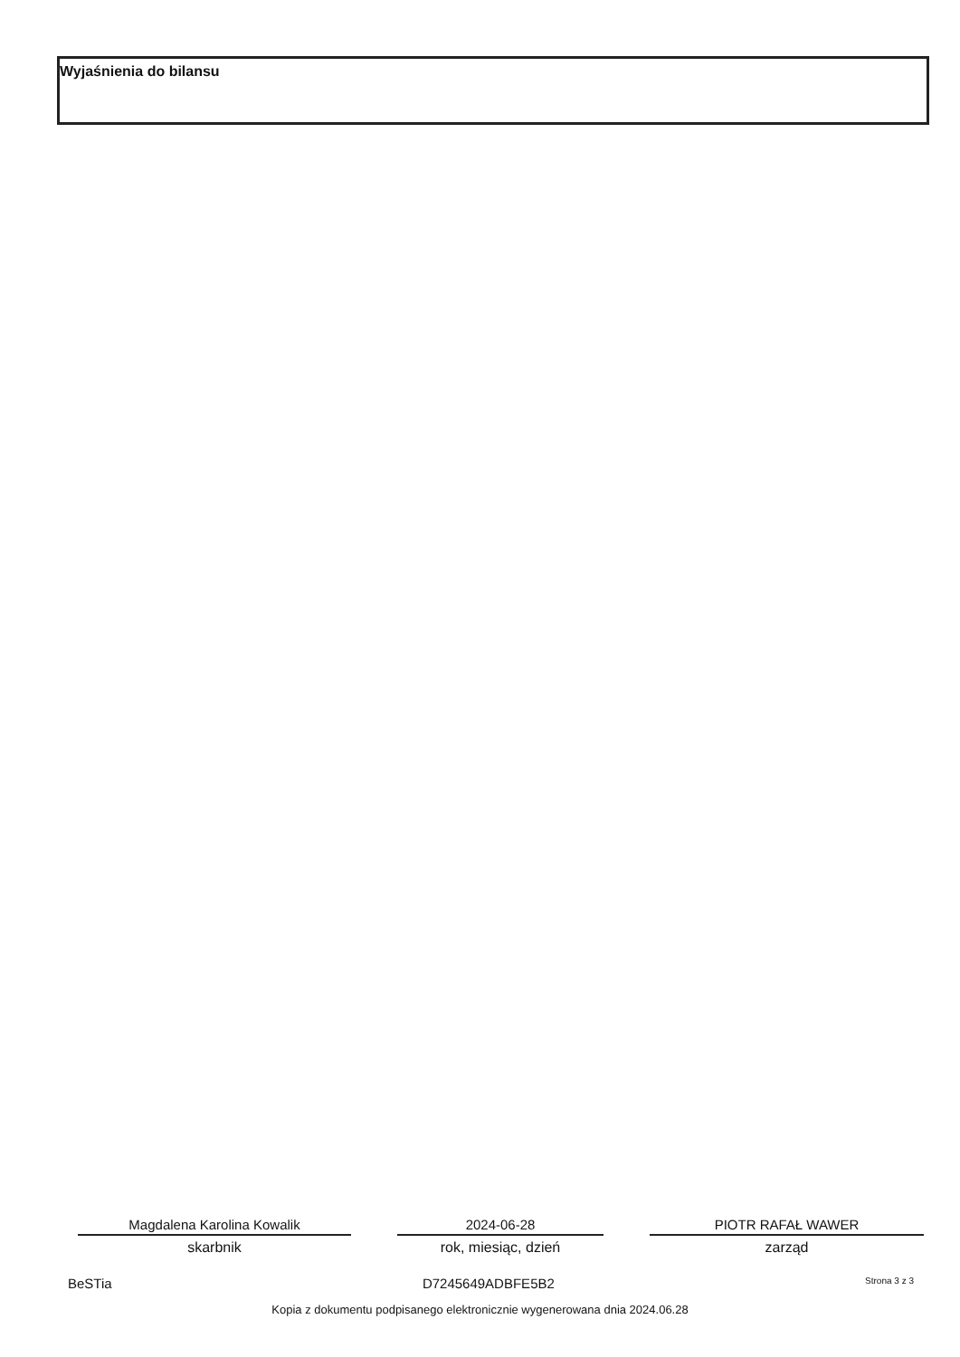Wyjaśnienia do bilansu
Magdalena Karolina Kowalik
skarbnik
2024-06-28
rok, miesiąc, dzień
PIOTR RAFAŁ WAWER
zarząd
BeSTia D7245649ADBFE5B2 Strona 3 z 3
Kopia z dokumentu podpisanego elektronicznie wygenerowana dnia 2024.06.28